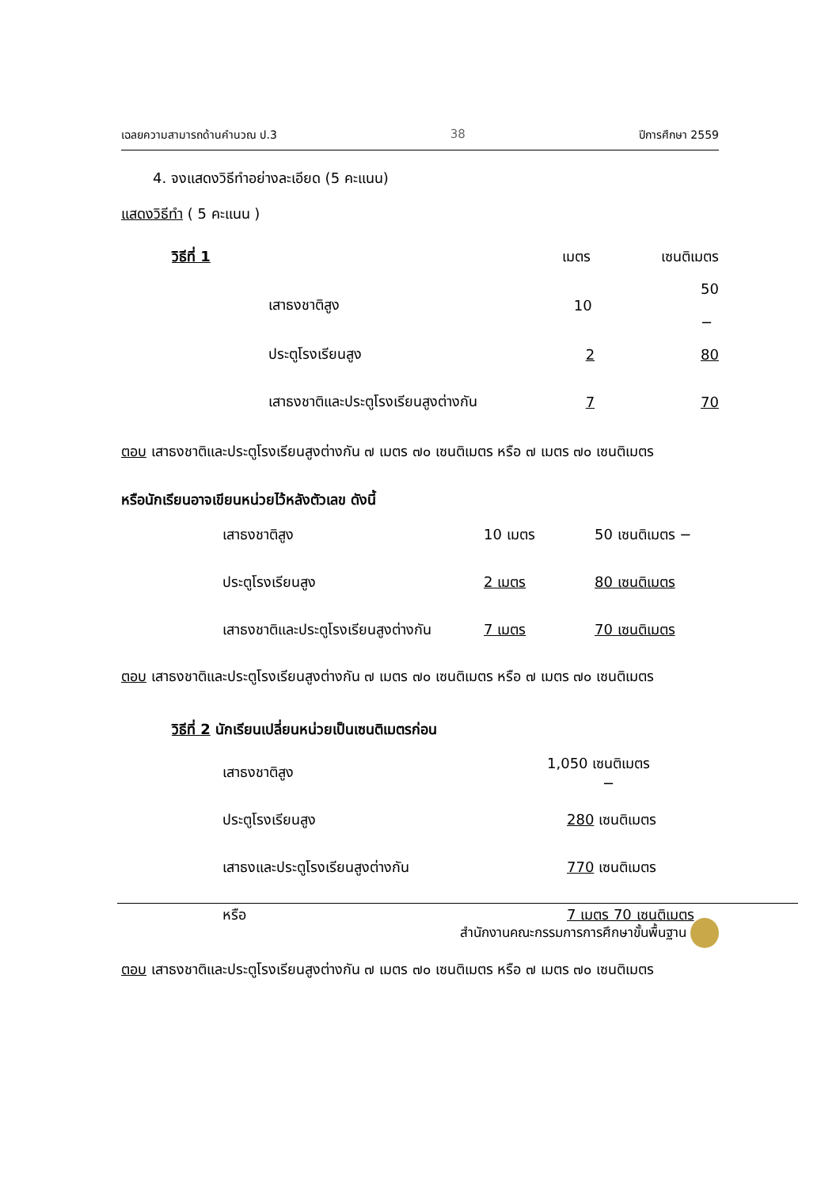เฉลยความสามารถด้านคำนวณ ป.3 38 ปีการศึกษา 2559
4. จงแสดงวิธีทำอย่างละเอียด (5 คะแนน)
แสดงวิธีทำ ( 5 คะแนน )
| วิธีที่ 1 | | เมตร | เซนติเมตร |
| | เสาธงชาติสูง | 10 | 50 − |
| | ประตูโรงเรียนสูง | 2 | 80 |
| | เสาธงชาติและประตูโรงเรียนสูงต่างกัน | 7 | 70 |
ตอบ เสาธงชาติและประตูโรงเรียนสูงต่างกัน ๗ เมตร ๗๐ เซนติเมตร หรือ ๗ เมตร ๗๐ เซนติเมตร
หรือนักเรียนอาจเขียนหน่วยไว้หลังตัวเลข ดังนี้
| | เสาธงชาติสูง | 10 เมตร | 50 เซนติเมตร − |
| | ประตูโรงเรียนสูง | 2 เมตร | 80 เซนติเมตร |
| | เสาธงชาติและประตูโรงเรียนสูงต่างกัน | 7 เมตร | 70 เซนติเมตร |
ตอบ เสาธงชาติและประตูโรงเรียนสูงต่างกัน ๗ เมตร ๗๐ เซนติเมตร หรือ ๗ เมตร ๗๐ เซนติเมตร
วิธีที่ 2 นักเรียนเปลี่ยนหน่วยเป็นเซนติเมตรก่อน
| | เสาธงชาติสูง | 1,050 เซนติเมตร − |
| | ประตูโรงเรียนสูง | 280 เซนติเมตร |
| | เสาธงและประตูโรงเรียนสูงต่างกัน | 770 เซนติเมตร |
| | หรือ | 7 เมตร 70 เซนติเมตร |
ตอบ เสาธงชาติและประตูโรงเรียนสูงต่างกัน ๗ เมตร ๗๐ เซนติเมตร หรือ ๗ เมตร ๗๐ เซนติเมตร
สำนักงานคณะกรรมการการศึกษาขั้นพื้นฐาน